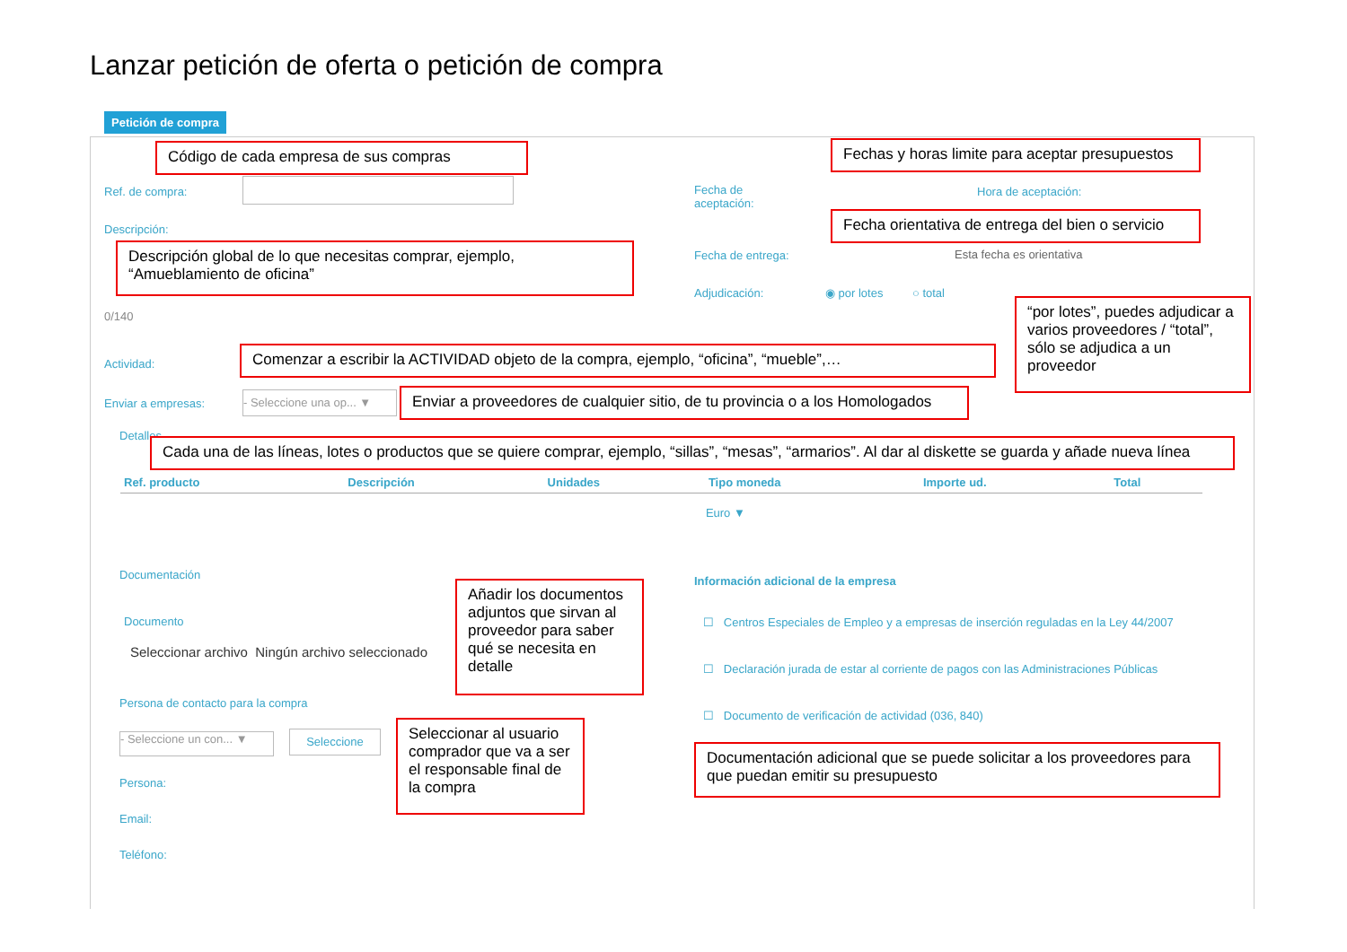Lanzar petición de oferta o petición de compra
Petición de compra
Ref. de compra:
Descripción:
0/140
Actividad:
Enviar a empresas:
- Seleccione una op... ▼
Fecha de
aceptación:
Hora de aceptación:
Fecha de entrega: Esta fecha es orientativa
Adjudicación: ◉ por lotes ○ total
Detalles
| Ref. producto | Descripción | Unidades | Tipo moneda | Importe ud. | Total |
| --- | --- | --- | --- | --- | --- |
| | | | Euro ▼ | | |
Documentación
Documento
Seleccionar archivo Ningún archivo seleccionado
Persona de contacto para la compra
- Seleccione un con... ▼
Seleccione
Persona:
Email:
Teléfono:
Información adicional de la empresa
☐ Centros Especiales de Empleo y a empresas de inserción reguladas en la Ley 44/2007
☐ Declaración jurada de estar al corriente de pagos con las Administraciones Públicas
☐ Documento de verificación de actividad (036, 840)
Código de cada empresa de sus compras
Fechas y horas limite para aceptar presupuestos
Fecha orientativa de entrega del bien o servicio
Descripción global de lo que necesitas comprar, ejemplo, “Amueblamiento de oficina”
Comenzar a escribir la ACTIVIDAD objeto de la compra, ejemplo, “oficina”, “mueble”,…
“por lotes”, puedes adjudicar a varios proveedores / “total”, sólo se adjudica a un proveedor
Enviar a proveedores de cualquier sitio, de tu provincia o a los Homologados
Cada una de las líneas, lotes o productos que se quiere comprar, ejemplo, “sillas”, “mesas”, “armarios”. Al dar al diskette se guarda y añade nueva línea
Añadir los documentos adjuntos que sirvan al proveedor para saber qué se necesita en detalle
Seleccionar al usuario comprador que va a ser el responsable final de la compra
Documentación adicional que se puede solicitar a los proveedores para que puedan emitir su presupuesto